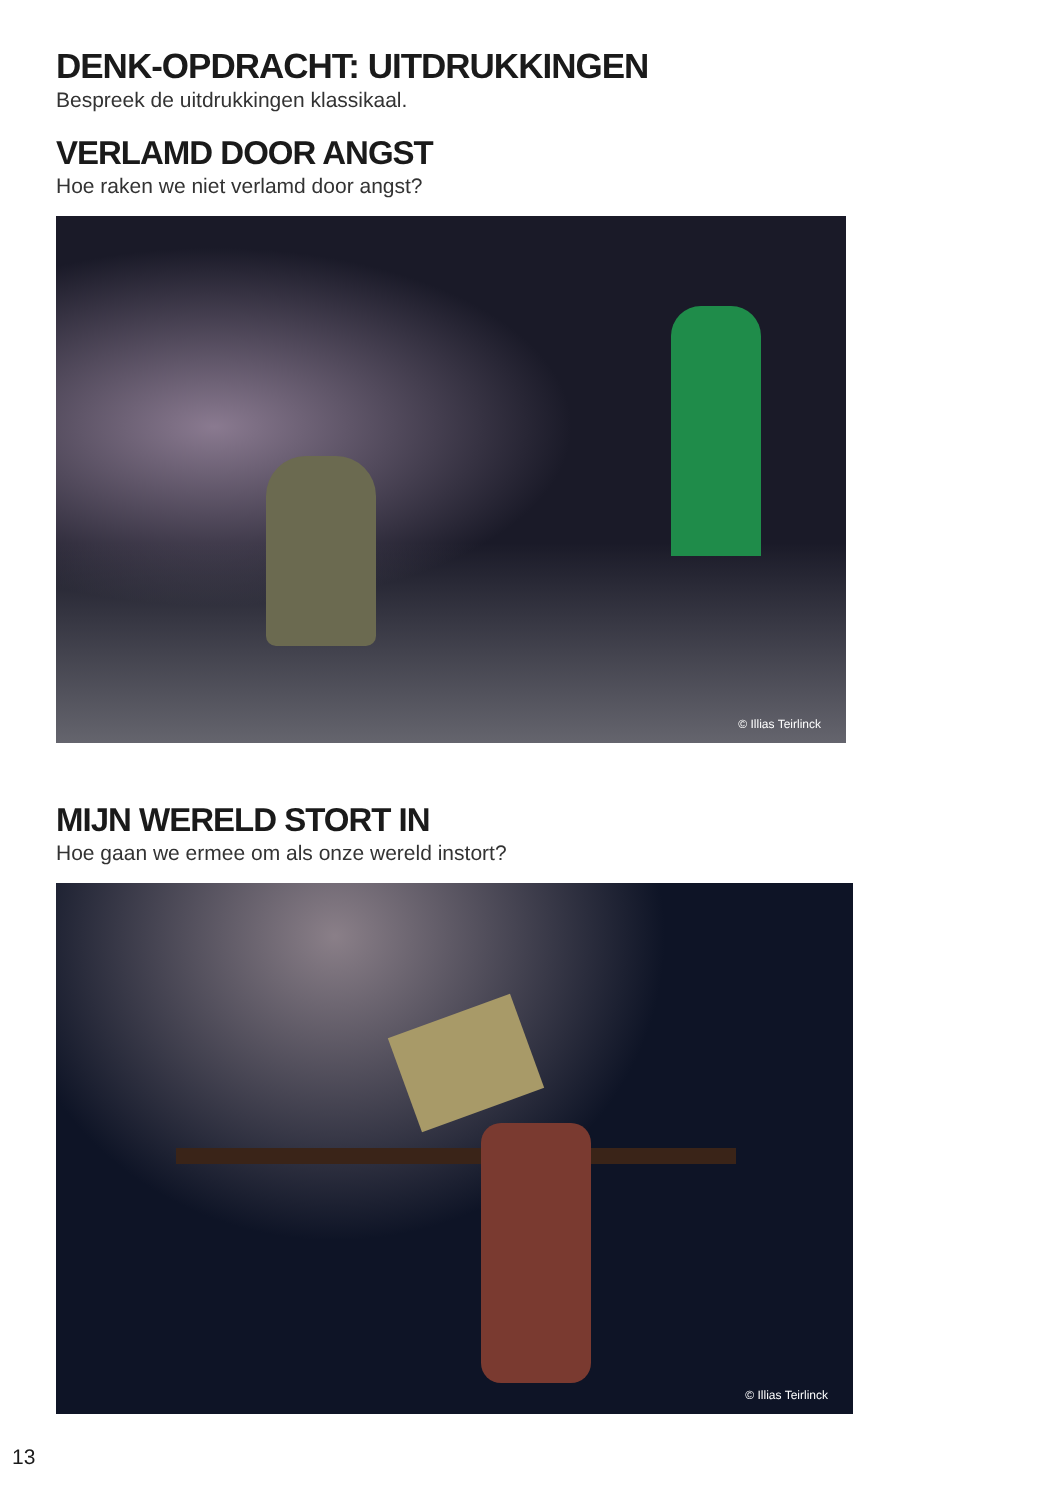DENK-OPDRACHT: UITDRUKKINGEN
Bespreek de uitdrukkingen klassikaal.
VERLAMD DOOR ANGST
Hoe raken we niet verlamd door angst?
© Illias Teirlinck
MIJN WERELD STORT IN
Hoe gaan we ermee om als onze wereld instort?
© Illias Teirlinck
13